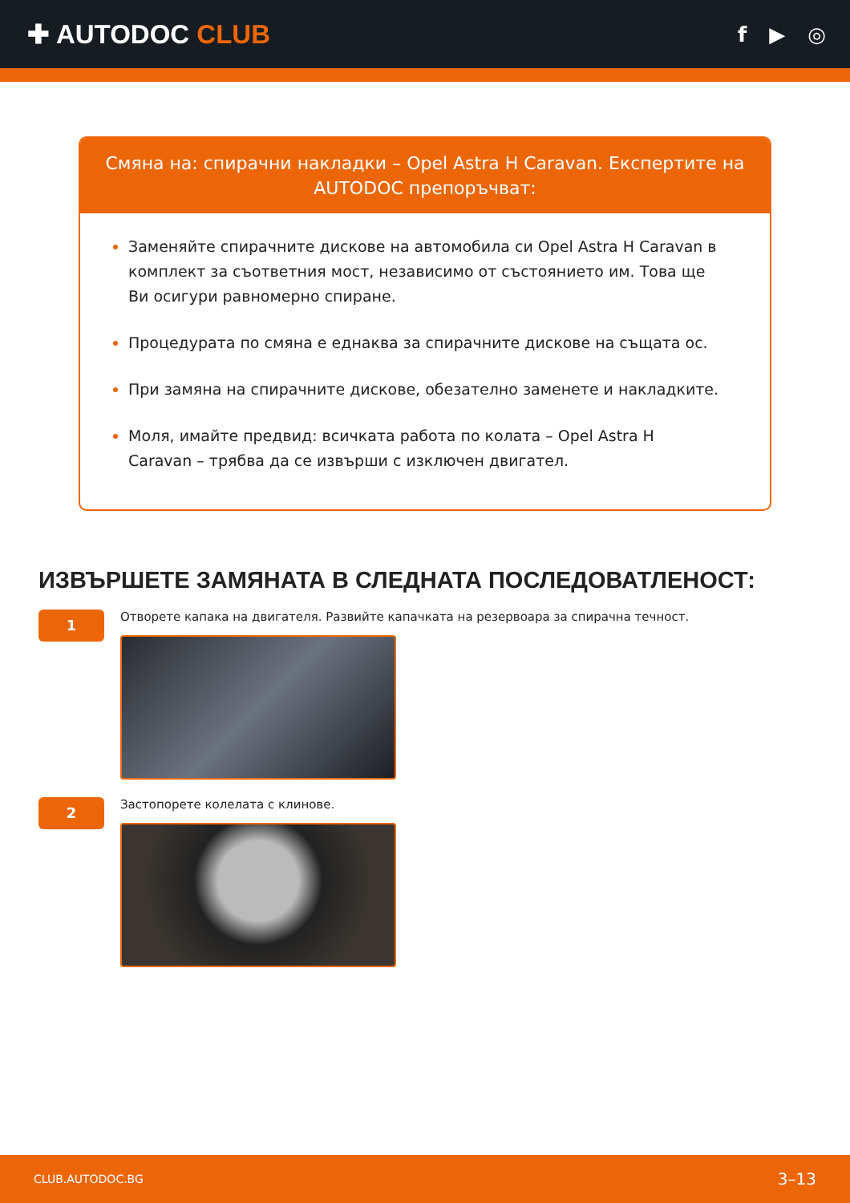✚ AUTODOC CLUB
f ▶ ◎
Смяна на: спирачни накладки – Opel Astra H Caravan. Експертите на AUTODOC препоръчват:
Заменяйте спирачните дискове на автомобила си Opel Astra H Caravan в комплект за съответния мост, независимо от състоянието им. Това ще Ви осигури равномерно спиране.
Процедурата по смяна е еднаква за спирачните дискове на същата ос.
При замяна на спирачните дискове, обезателно заменете и накладките.
Моля, имайте предвид: всичката работа по колата – Opel Astra H Caravan – трябва да се извърши с изключен двигател.
ИЗВЪРШЕТЕ ЗАМЯНАТА В СЛЕДНАТА ПОСЛЕДОВАТЛЕНОСТ:
1
Отворете капака на двигателя. Развийте капачката на резервоара за спирачна течност.
2
Застопорете колелата с клинове.
CLUB.AUTODOC.BG 3–13